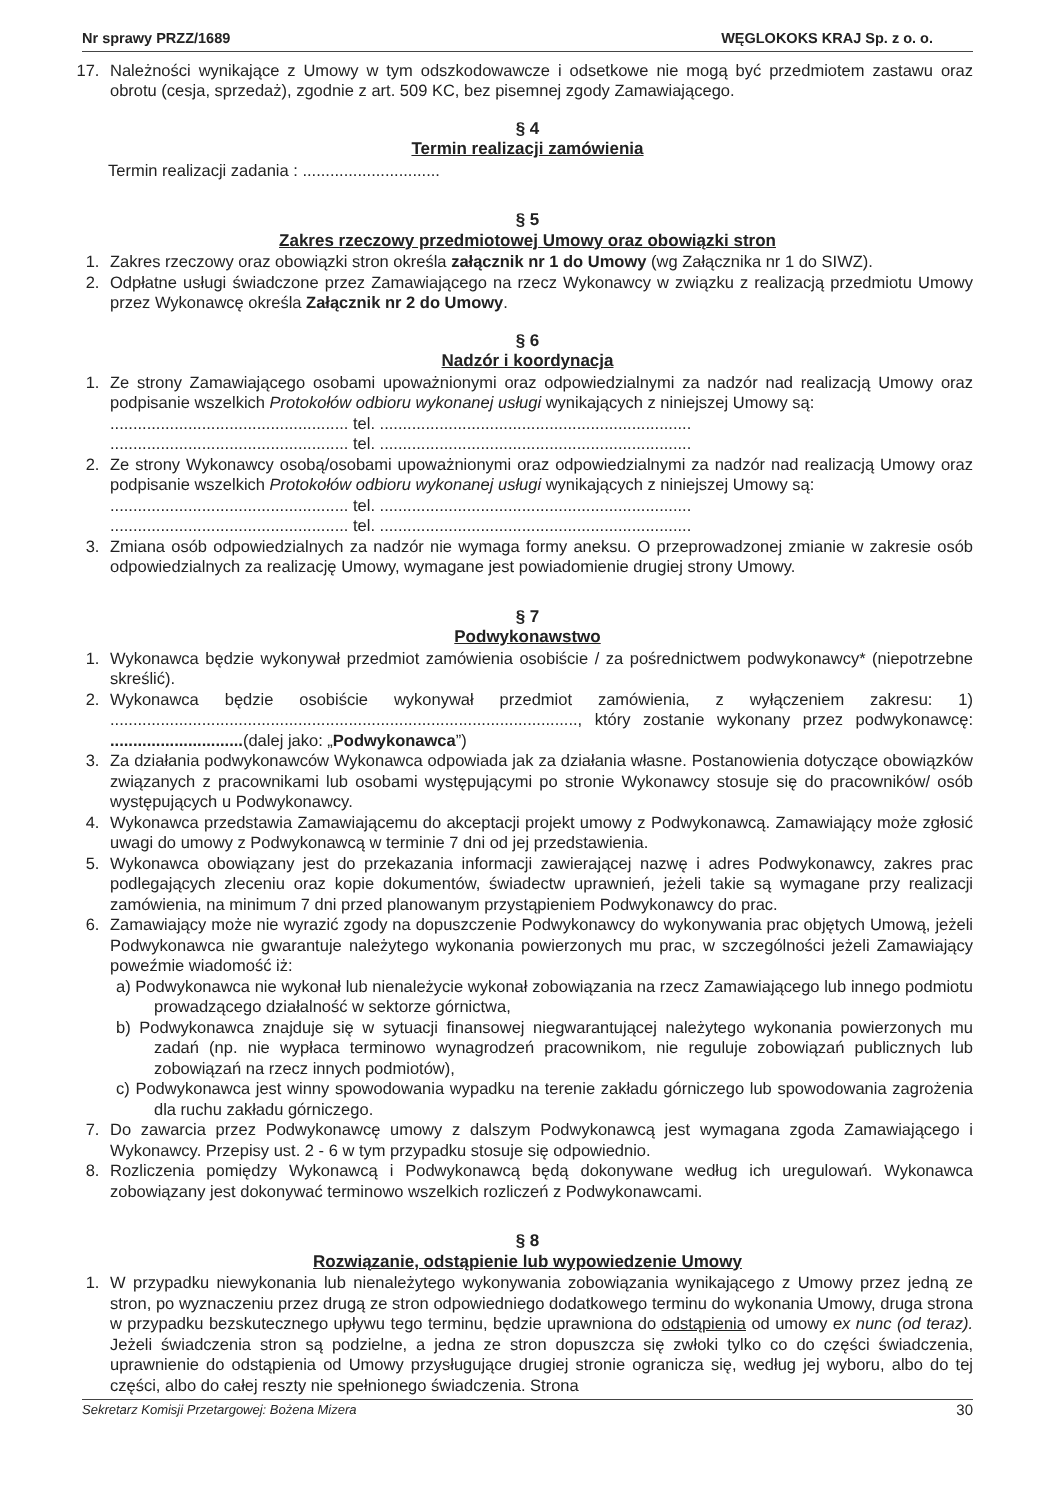Nr sprawy PRZZ/1689 WĘGLOKOKS KRAJ Sp. z o. o.
17. Należności wynikające z Umowy w tym odszkodowawcze i odsetkowe nie mogą być przedmiotem zastawu oraz obrotu (cesja, sprzedaż), zgodnie z art. 509 KC, bez pisemnej zgody Zamawiającego.
§ 4
Termin realizacji zamówienia
Termin realizacji zadania : ..............................
§ 5
Zakres rzeczowy przedmiotowej Umowy oraz obowiązki stron
1. Zakres rzeczowy oraz obowiązki stron określa załącznik nr 1 do Umowy (wg Załącznika nr 1 do SIWZ).
2. Odpłatne usługi świadczone przez Zamawiającego na rzecz Wykonawcy w związku z realizacją przedmiotu Umowy przez Wykonawcę określa Załącznik nr 2 do Umowy.
§ 6
Nadzór i koordynacja
1. Ze strony Zamawiającego osobami upoważnionymi oraz odpowiedzialnymi za nadzór nad realizacją Umowy oraz podpisanie wszelkich Protokołów odbioru wykonanej usługi wynikających z niniejszej Umowy są:
.................................................... tel. ....................................................................
.................................................... tel. ....................................................................
2. Ze strony Wykonawcy osobą/osobami upoważnionymi oraz odpowiedzialnymi za nadzór nad realizacją Umowy oraz podpisanie wszelkich Protokołów odbioru wykonanej usługi wynikających z niniejszej Umowy są:
.................................................... tel. ....................................................................
.................................................... tel. ....................................................................
3. Zmiana osób odpowiedzialnych za nadzór nie wymaga formy aneksu. O przeprowadzonej zmianie w zakresie osób odpowiedzialnych za realizację Umowy, wymagane jest powiadomienie drugiej strony Umowy.
§ 7
Podwykonawstwo
1. Wykonawca będzie wykonywał przedmiot zamówienia osobiście / za pośrednictwem podwykonawcy* (niepotrzebne skreślić).
2. Wykonawca będzie osobiście wykonywał przedmiot zamówienia, z wyłączeniem zakresu: 1) ......................................................................................................, który zostanie wykonany przez podwykonawcę: .............................(dalej jako: „Podwykonawca”)
3. Za działania podwykonawców Wykonawca odpowiada jak za działania własne. Postanowienia dotyczące obowiązków związanych z pracownikami lub osobami występującymi po stronie Wykonawcy stosuje się do pracowników/ osób występujących u Podwykonawcy.
4. Wykonawca przedstawia Zamawiającemu do akceptacji projekt umowy z Podwykonawcą. Zamawiający może zgłosić uwagi do umowy z Podwykonawcą w terminie 7 dni od jej przedstawienia.
5. Wykonawca obowiązany jest do przekazania informacji zawierającej nazwę i adres Podwykonawcy, zakres prac podlegających zleceniu oraz kopie dokumentów, świadectw uprawnień, jeżeli takie są wymagane przy realizacji zamówienia, na minimum 7 dni przed planowanym przystąpieniem Podwykonawcy do prac.
6. Zamawiający może nie wyrazić zgody na dopuszczenie Podwykonawcy do wykonywania prac objętych Umową, jeżeli Podwykonawca nie gwarantuje należytego wykonania powierzonych mu prac, w szczególności jeżeli Zamawiający poweźmie wiadomość iż:
a) Podwykonawca nie wykonał lub nienależycie wykonał zobowiązania na rzecz Zamawiającego lub innego podmiotu prowadzącego działalność w sektorze górnictwa,
b) Podwykonawca znajduje się w sytuacji finansowej niegwarantującej należytego wykonania powierzonych mu zadań (np. nie wypłaca terminowo wynagrodzeń pracownikom, nie reguluje zobowiązań publicznych lub zobowiązań na rzecz innych podmiotów),
c) Podwykonawca jest winny spowodowania wypadku na terenie zakładu górniczego lub spowodowania zagrożenia dla ruchu zakładu górniczego.
7. Do zawarcia przez Podwykonawcę umowy z dalszym Podwykonawcą jest wymagana zgoda Zamawiającego i Wykonawcy. Przepisy ust. 2 - 6 w tym przypadku stosuje się odpowiednio.
8. Rozliczenia pomiędzy Wykonawcą i Podwykonawcą będą dokonywane według ich uregulowań. Wykonawca zobowiązany jest dokonywać terminowo wszelkich rozliczeń z Podwykonawcami.
§ 8
Rozwiązanie, odstąpienie lub wypowiedzenie Umowy
1. W przypadku niewykonania lub nienależytego wykonywania zobowiązania wynikającego z Umowy przez jedną ze stron, po wyznaczeniu przez drugą ze stron odpowiedniego dodatkowego terminu do wykonania Umowy, druga strona w przypadku bezskutecznego upływu tego terminu, będzie uprawniona do odstąpienia od umowy ex nunc (od teraz). Jeżeli świadczenia stron są podzielne, a jedna ze stron dopuszcza się zwłoki tylko co do części świadczenia, uprawnienie do odstąpienia od Umowy przysługujące drugiej stronie ogranicza się, według jej wyboru, albo do tej części, albo do całej reszty nie spełnionego świadczenia. Strona
Sekretarz Komisji Przetargowej: Bożena Mizera 30